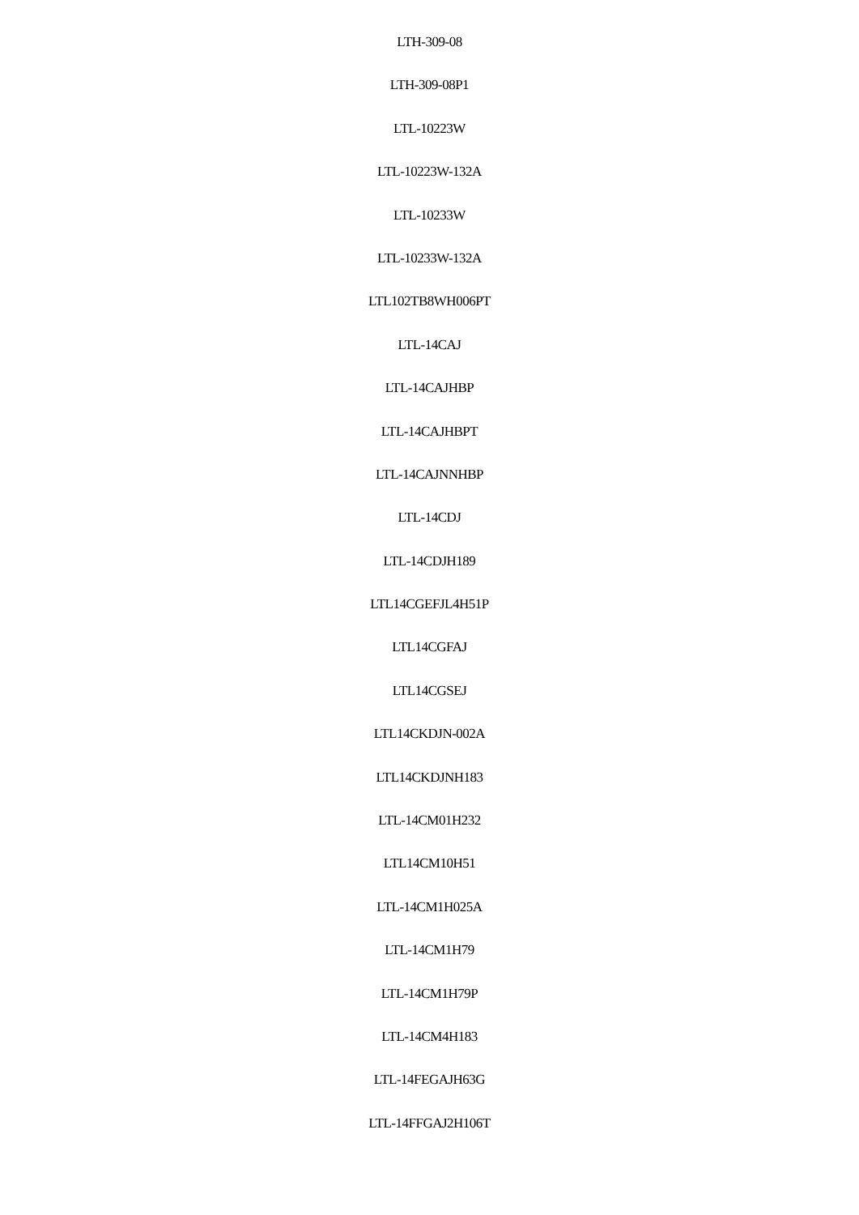LTH-309-08
LTH-309-08P1
LTL-10223W
LTL-10223W-132A
LTL-10233W
LTL-10233W-132A
LTL102TB8WH006PT
LTL-14CAJ
LTL-14CAJHBP
LTL-14CAJHBPT
LTL-14CAJNNHBP
LTL-14CDJ
LTL-14CDJH189
LTL14CGEFJL4H51P
LTL14CGFAJ
LTL14CGSEJ
LTL14CKDJN-002A
LTL14CKDJNH183
LTL-14CM01H232
LTL14CM10H51
LTL-14CM1H025A
LTL-14CM1H79
LTL-14CM1H79P
LTL-14CM4H183
LTL-14FEGAJH63G
LTL-14FFGAJ2H106T